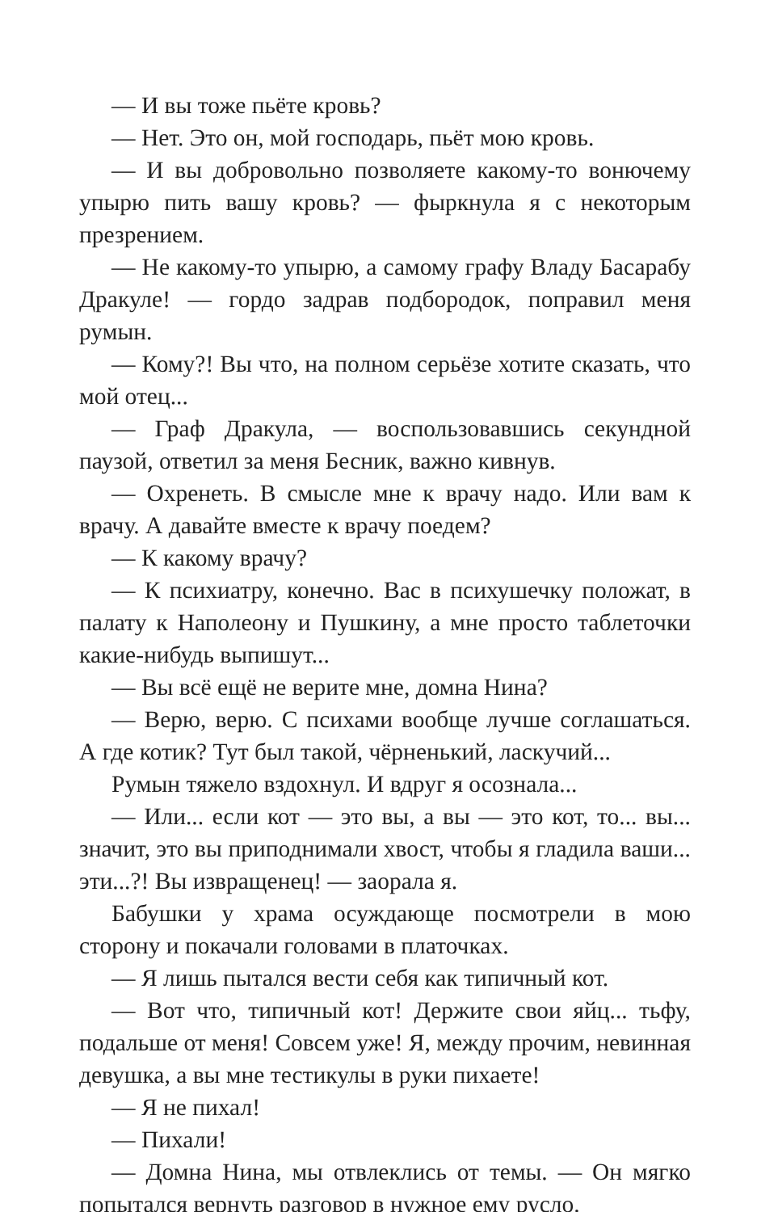— И вы тоже пьёте кровь?
— Нет. Это он, мой господарь, пьёт мою кровь.
— И вы добровольно позволяете какому-то вонючему упырю пить вашу кровь? — фыркнула я с некоторым презрением.
— Не какому-то упырю, а самому графу Владу Басарабу Дракуле! — гордо задрав подбородок, поправил меня румын.
— Кому?! Вы что, на полном серьёзе хотите сказать, что мой отец...
— Граф Дракула, — воспользовавшись секундной паузой, ответил за меня Бесник, важно кивнув.
— Охренеть. В смысле мне к врачу надо. Или вам к врачу. А давайте вместе к врачу поедем?
— К какому врачу?
— К психиатру, конечно. Вас в психушечку положат, в палату к Наполеону и Пушкину, а мне просто таблеточки какие-нибудь выпишут...
— Вы всё ещё не верите мне, домна Нина?
— Верю, верю. С психами вообще лучше соглашаться. А где котик? Тут был такой, чёрненький, ласкучий...
Румын тяжело вздохнул. И вдруг я осознала...
— Или... если кот — это вы, а вы — это кот, то... вы... значит, это вы приподнимали хвост, чтобы я гладила ваши... эти...?! Вы извращенец! — заорала я.
Бабушки у храма осуждающе посмотрели в мою сторону и покачали головами в платочках.
— Я лишь пытался вести себя как типичный кот.
— Вот что, типичный кот! Держите свои яйц... тьфу, подальше от меня! Совсем уже! Я, между прочим, невинная девушка, а вы мне тестикулы в руки пихаете!
— Я не пихал!
— Пихали!
— Домна Нина, мы отвлеклись от темы. — Он мягко попытался вернуть разговор в нужное ему русло.